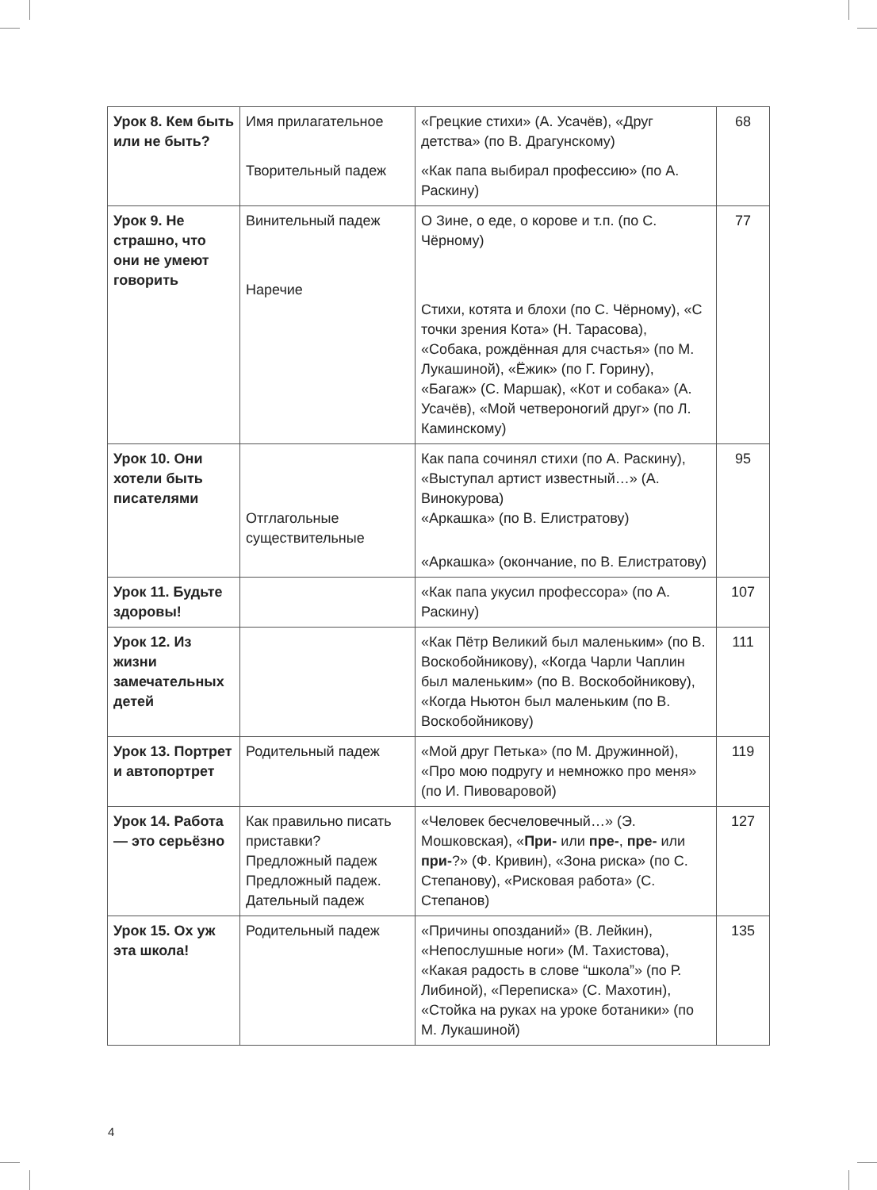| Урок 8. Кем быть или не быть? | Имя прилагательное Творительный падеж | «Грецкие стихи» (А. Усачёв), «Друг детства» (по В. Драгунскому) «Как папа выбирал профессию» (по А. Раскину) | 68 |
| Урок 9. Не страшно, что они не умеют говорить | Винительный падеж Наречие | О Зине, о еде, о корове и т.п. (по С. Чёрному) Стихи, котята и блохи (по С. Чёрному), «С точки зрения Кота» (Н. Тарасова), «Собака, рождённая для счастья» (по М. Лукашиной), «Ёжик» (по Г. Горину), «Багаж» (С. Маршак), «Кот и собака» (А. Усачёв), «Мой четвероногий друг» (по Л. Каминскому) | 77 |
| Урок 10. Они хотели быть писателями | Отглагольные существительные | Как папа сочинял стихи (по А. Раскину), «Выступал артист известный…» (А. Винокурова) «Аркашка» (по В. Елистратову) «Аркашка» (окончание, по В. Елистратову) | 95 |
| Урок 11. Будьте здоровы! | | «Как папа укусил профессора» (по А. Раскину) | 107 |
| Урок 12. Из жизни замечательных детей | | «Как Пётр Великий был маленьким» (по В. Воскобойникову), «Когда Чарли Чаплин был маленьким» (по В. Воскобойникову), «Когда Ньютон был маленьким (по В. Воскобойникову) | 111 |
| Урок 13. Портрет и автопортрет | Родительный падеж | «Мой друг Петька» (по М. Дружинной), «Про мою подругу и немножко про меня» (по И. Пивоваровой) | 119 |
| Урок 14. Работа — это серьёзно | Как правильно писать приставки? Предложный падеж Предложный падеж. Дательный падеж | «Человек бесчеловечный…» (Э. Мошковская), « При- или пре- , пре- или при- ?» (Ф. Кривин), «Зона риска» (по С. Степанову), «Рисковая работа» (С. Степанов) | 127 |
| Урок 15. Ох уж эта школа! | Родительный падеж | «Причины опозданий» (В. Лейкин), «Непослушные ноги» (М. Тахистова), «Какая радость в слове “школа”» (по Р. Либиной), «Переписка» (С. Махотин), «Стойка на руках на уроке ботаники» (по М. Лукашиной) | 135 |
4